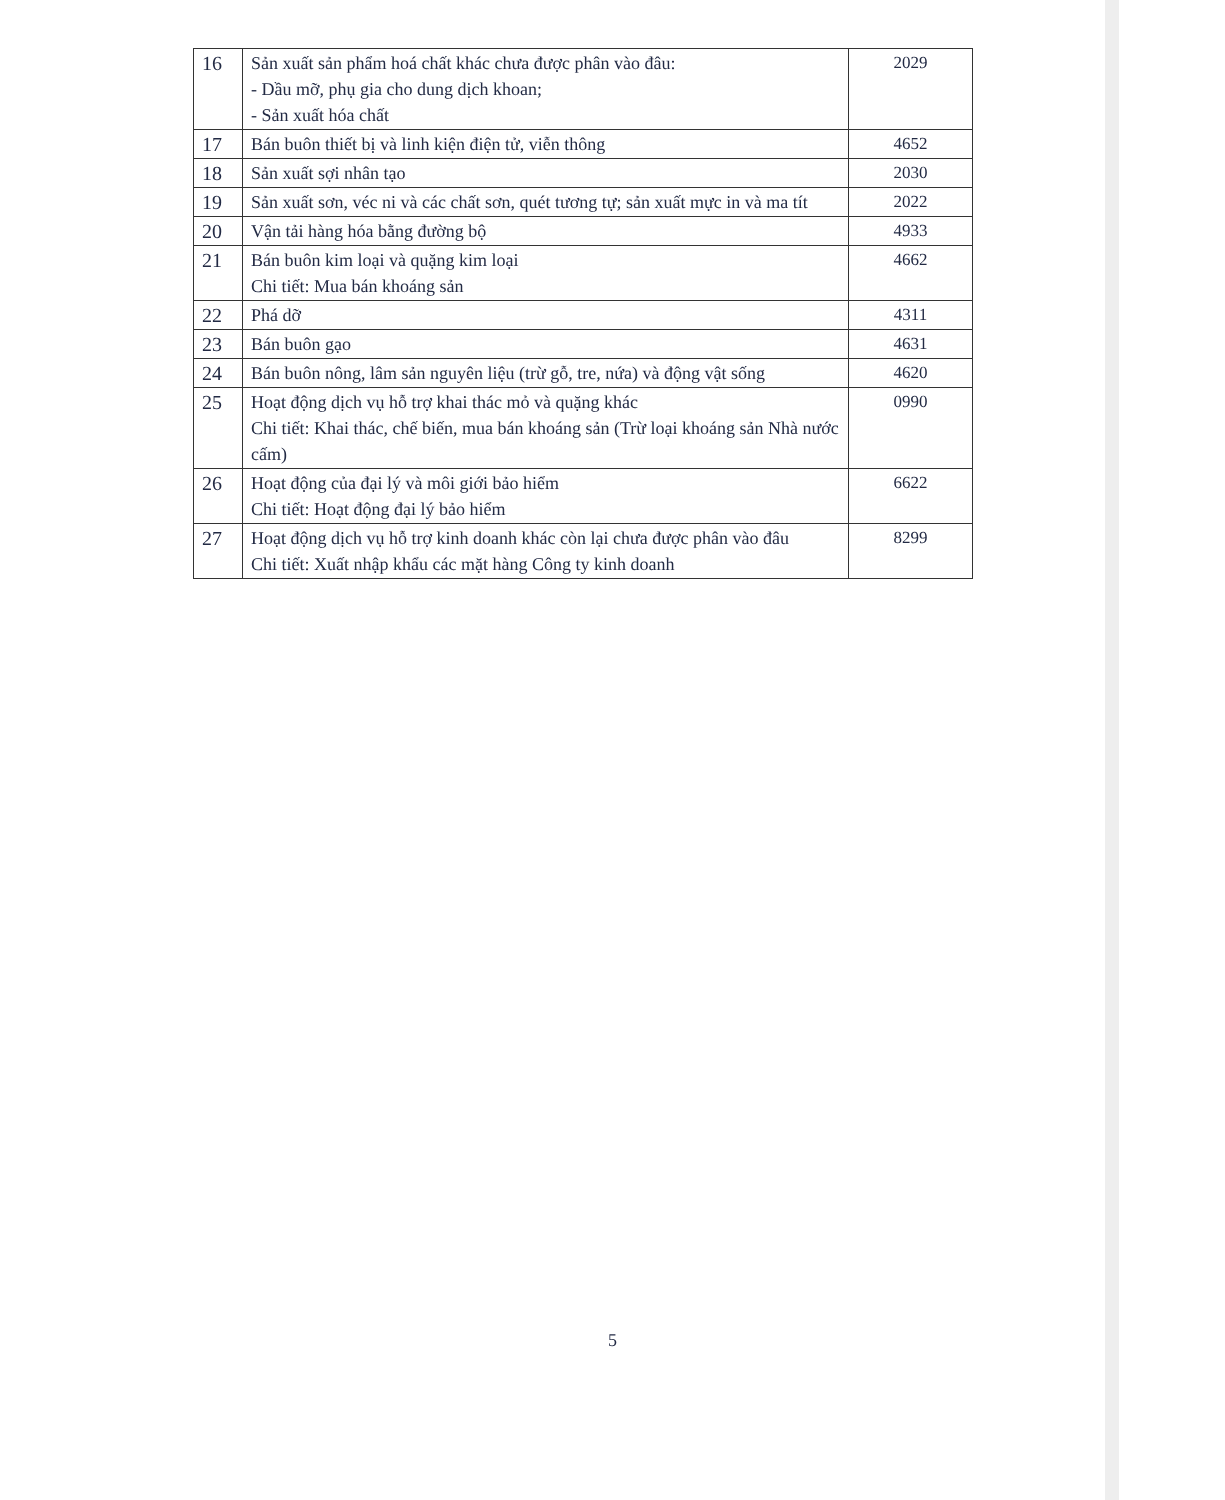| 16 | Sản xuất sản phẩm hoá chất khác chưa được phân vào đâu: - Dầu mỡ, phụ gia cho dung dịch khoan; - Sản xuất hóa chất | 2029 |
| 17 | Bán buôn thiết bị và linh kiện điện tử, viễn thông | 4652 |
| 18 | Sản xuất sợi nhân tạo | 2030 |
| 19 | Sản xuất sơn, véc ni và các chất sơn, quét tương tự; sản xuất mực in và ma tít | 2022 |
| 20 | Vận tải hàng hóa bằng đường bộ | 4933 |
| 21 | Bán buôn kim loại và quặng kim loại Chi tiết: Mua bán khoáng sản | 4662 |
| 22 | Phá dỡ | 4311 |
| 23 | Bán buôn gạo | 4631 |
| 24 | Bán buôn nông, lâm sản nguyên liệu (trừ gỗ, tre, nứa) và động vật sống | 4620 |
| 25 | Hoạt động dịch vụ hỗ trợ khai thác mỏ và quặng khác Chi tiết: Khai thác, chế biến, mua bán khoáng sản (Trừ loại khoáng sản Nhà nước cấm) | 0990 |
| 26 | Hoạt động của đại lý và môi giới bảo hiểm Chi tiết: Hoạt động đại lý bảo hiểm | 6622 |
| 27 | Hoạt động dịch vụ hỗ trợ kinh doanh khác còn lại chưa được phân vào đâu Chi tiết: Xuất nhập khẩu các mặt hàng Công ty kinh doanh | 8299 |
5